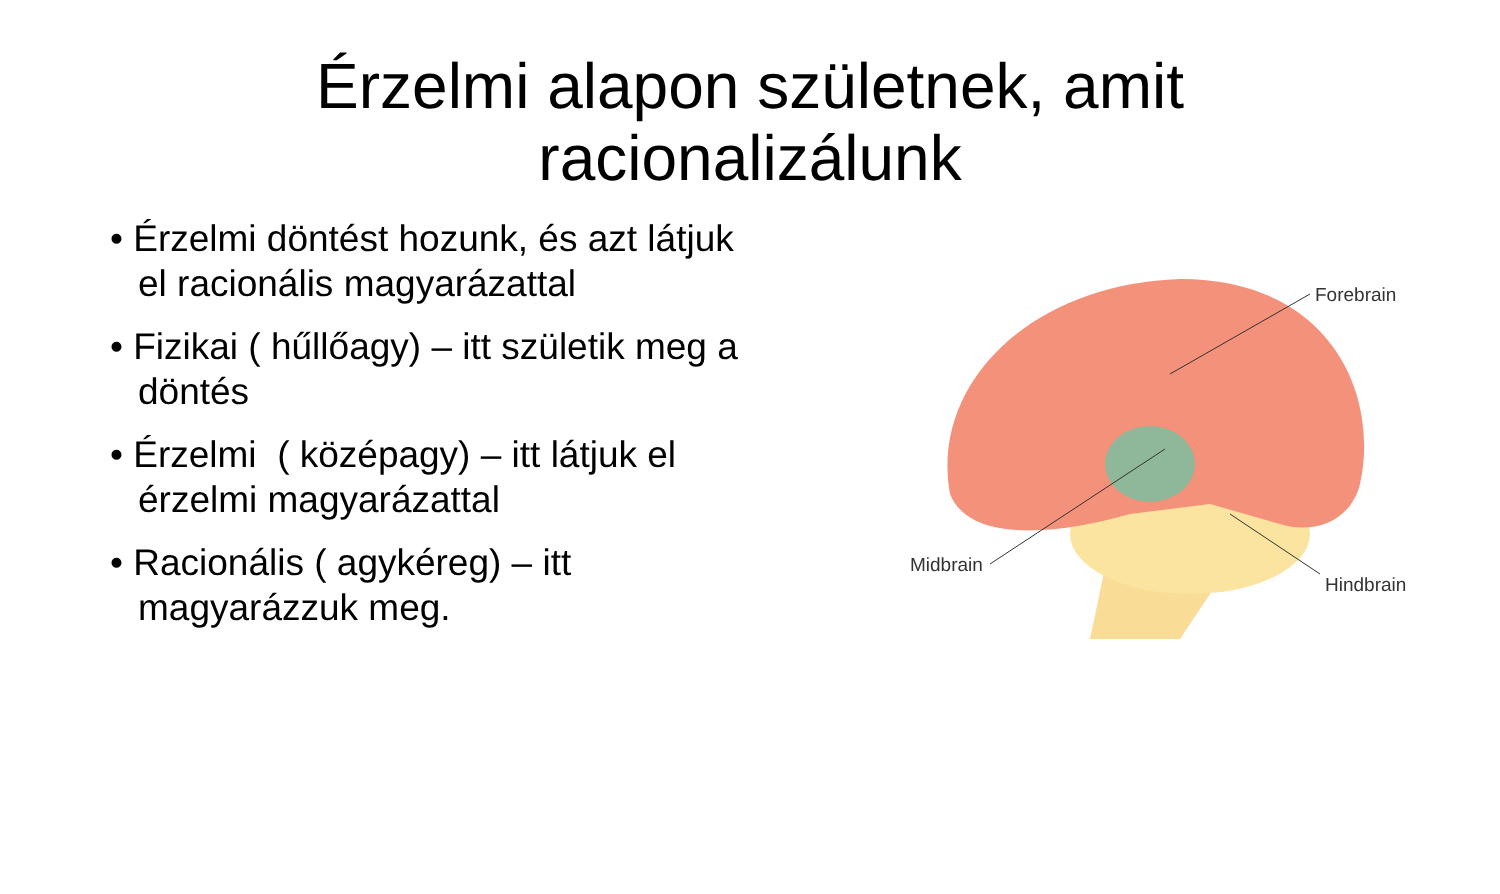Érzelmi alapon születnek, amit
racionalizálunk
• Érzelmi döntést hozunk, és azt látjuk el racionális magyarázattal
• Fizikai ( hűllőagy) – itt születik meg a döntés
• Érzelmi ( középagy) – itt látjuk el érzelmi magyarázattal
• Racionális ( agykéreg) – itt magyarázzuk meg.
Forebrain
Midbrain
Hindbrain